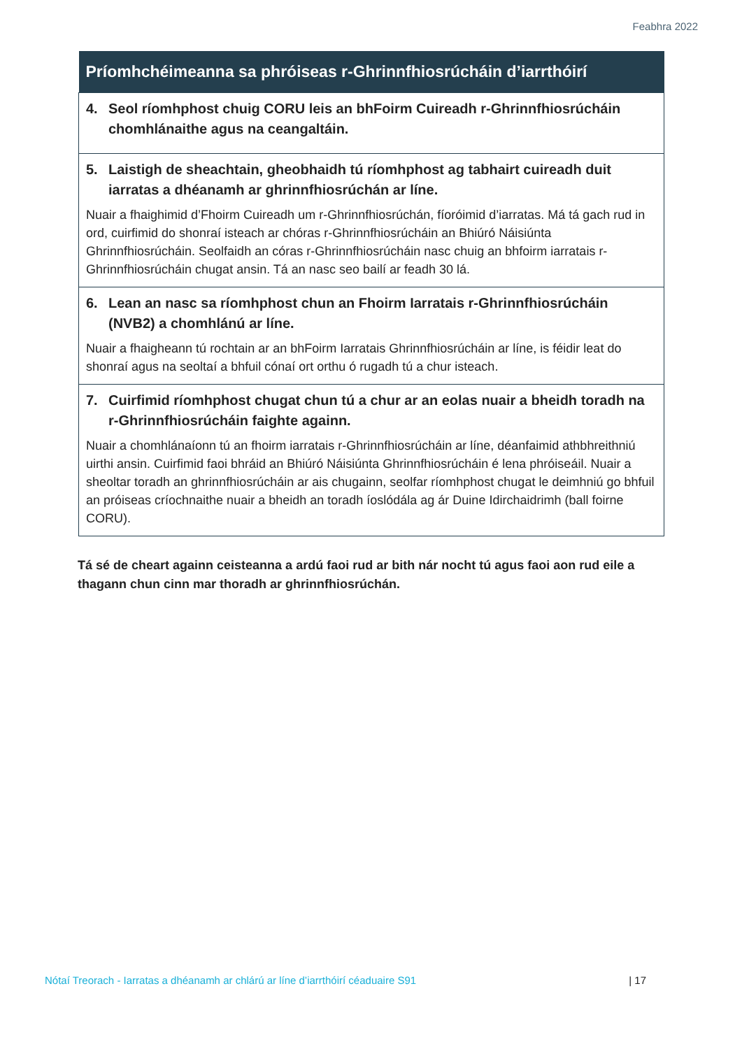Feabhra 2022
| Príomhchéimeanna sa phróiseas r-Ghrinnfhiosrúcháin d’iarrthóirí |
| --- |
| 4. Seol ríomhphost chuig CORU leis an bhFoirm Cuireadh r-Ghrinnfhiosrúcháin chomhlánaithe agus na ceangaltáin. |
| 5. Laistigh de sheachtain, gheobhaidh tú ríomhphost ag tabhairt cuireadh duit iarratas a dhéanamh ar ghrinnfhiosrúchán ar líne. Nuair a fhaighimid d’Fhoirm Cuireadh um r-Ghrinnfhiosrúchán, fíoróimid d’iarratas. Má tá gach rud in ord, cuirfimid do shonraí isteach ar chóras r-Ghrinnfhiosrúcháin an Bhiúró Náisiúnta Ghrinnfhiosrúcháin. Seolfaidh an córas r-Ghrinnfhiosrúcháin nasc chuig an bhfoirm iarratais r-Ghrinnfhiosrúcháin chugat ansin. Tá an nasc seo bailí ar feadh 30 lá. |
| 6. Lean an nasc sa ríomhphost chun an Fhoirm Iarratais r-Ghrinnfhiosrúcháin (NVB2) a chomhlánú ar líne. Nuair a fhaigheann tú rochtain ar an bhFoirm Iarratais Ghrinnfhiosrúcháin ar líne, is féidir leat do shonraí agus na seoltaí a bhfuil cónaí ort orthu ó rugadh tú a chur isteach. |
| 7. Cuirfimid ríomhphost chugat chun tú a chur ar an eolas nuair a bheidh toradh na r-Ghrinnfhiosrúcháin faighte againn. Nuair a chomhlánaíonn tú an fhoirm iarratais r-Ghrinnfhiosrúcháin ar líne, déanfaimid athbhreithniú uirthi ansin. Cuirfimid faoi bhráid an Bhiúró Náisiúnta Ghrinnfhiosrúcháin é lena phróiseáil. Nuair a sheoltar toradh an ghrinnfhiosrúcháin ar ais chugainn, seolfar ríomhphost chugat le deimhniú go bhfuil an próiseas críochnaithe nuair a bheidh an toradh íoslódála ag ár Duine Idirchaidrimh (ball foirne CORU). |
Tá sé de cheart againn ceisteanna a ardú faoi rud ar bith nár nocht tú agus faoi aon rud eile a thagann chun cinn mar thoradh ar ghrinnfhiosrúchán.
Nótaí Treorach - Iarratas a dhéanamh ar chlárú ar líne d’iarrthóirí céaduaire S91 | 17